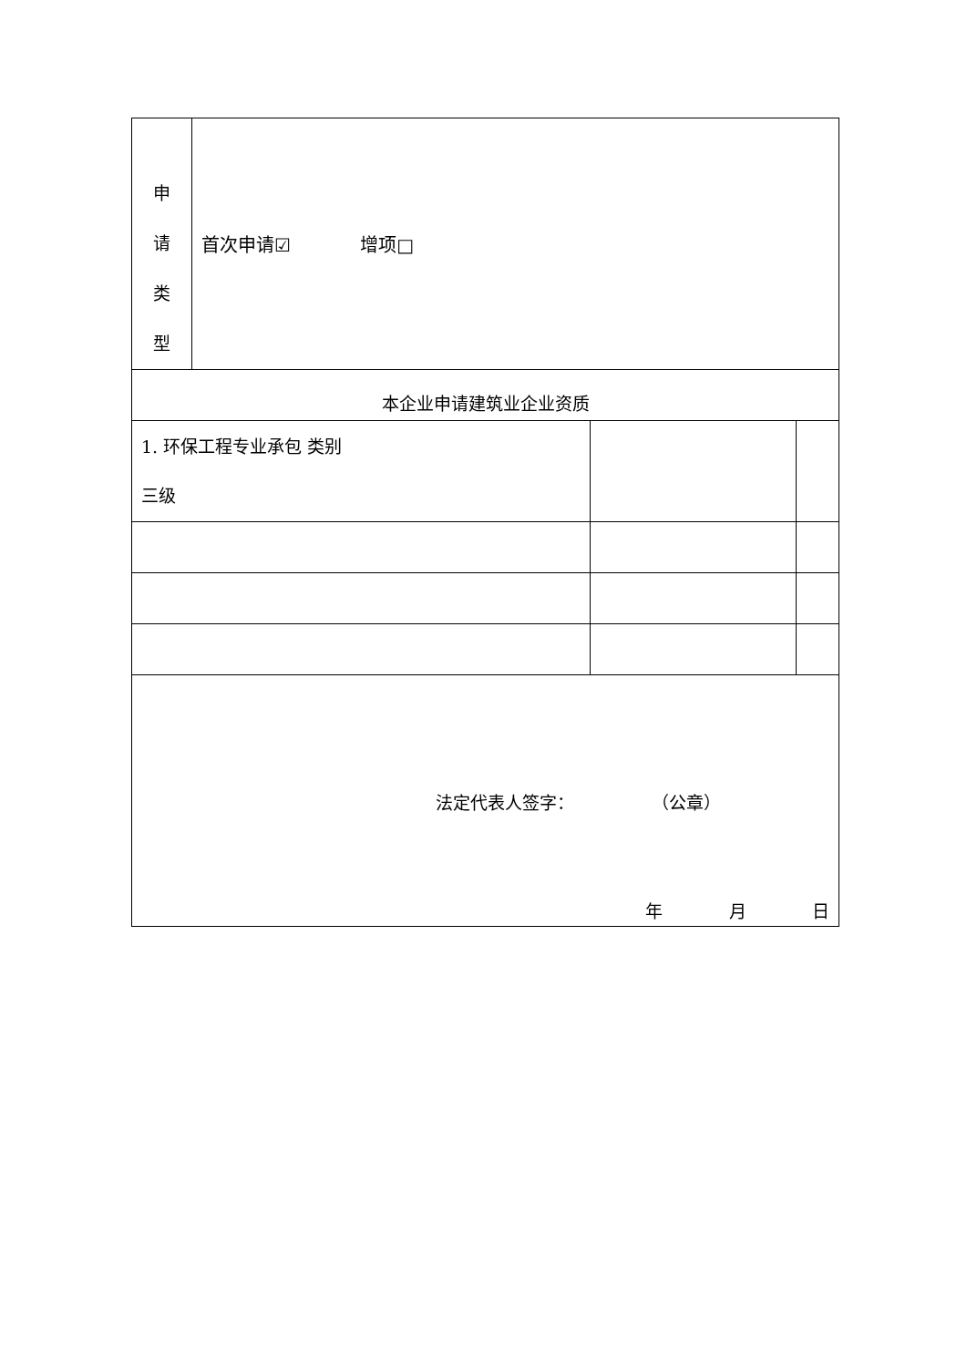| 申 请 类 型 | 首次申请☑ 增项□ | | |
| 本企业申请建筑业企业资质 | | | |
| 1. 环保工程专业承包 类别 三级 | | | |
| 法定代表人签字： （公章） 年 月 日 | | | |